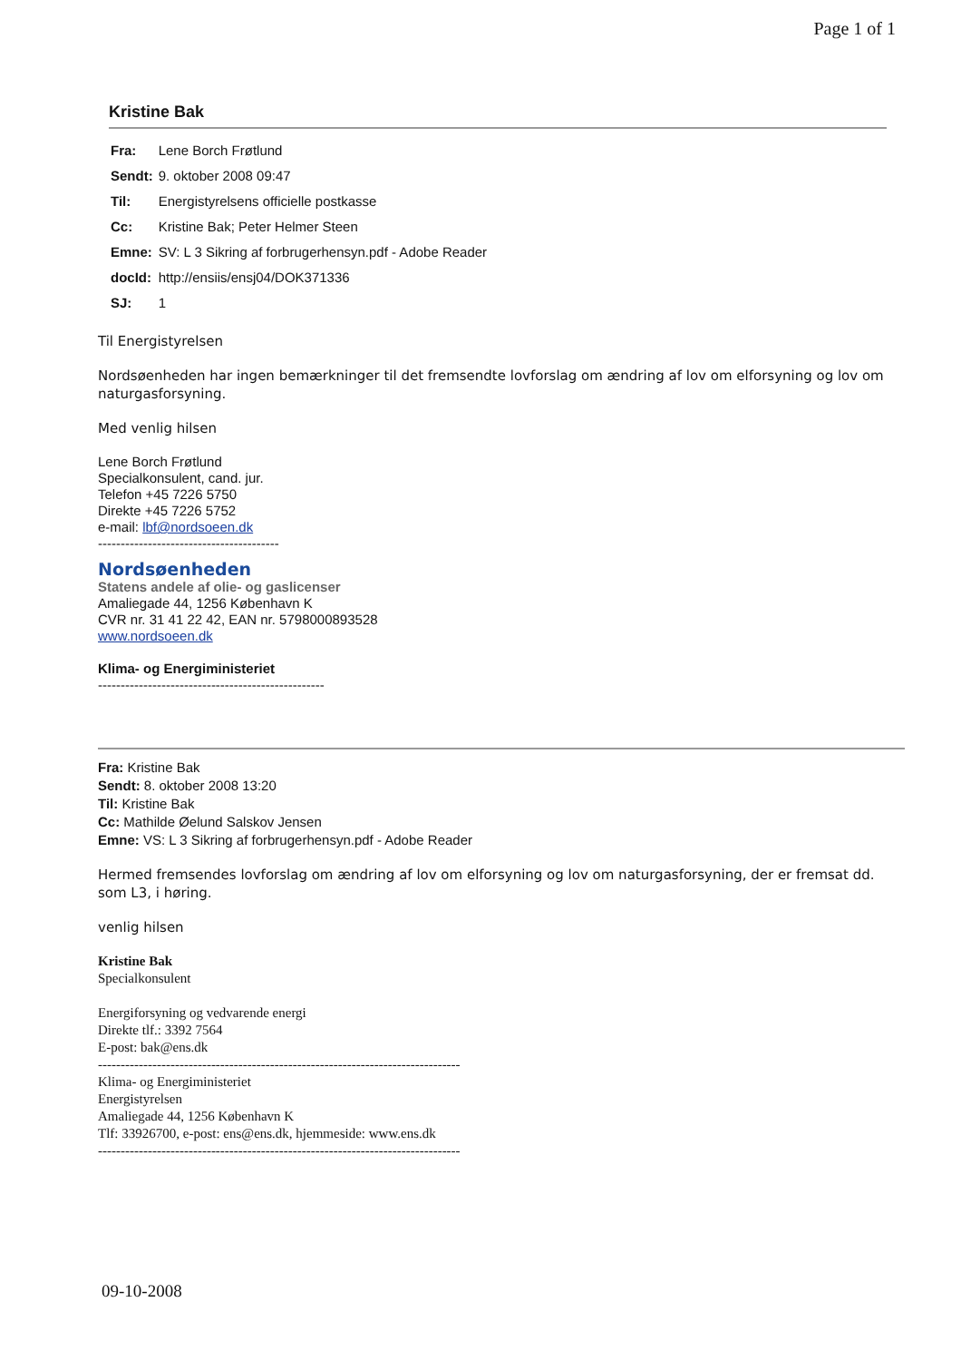Page 1 of 1
Kristine Bak
| Fra: | Lene Borch Frøtlund |
| Sendt: | 9. oktober 2008 09:47 |
| Til: | Energistyrelsens officielle postkasse |
| Cc: | Kristine Bak; Peter Helmer Steen |
| Emne: | SV: L 3 Sikring af forbrugerhensyn.pdf - Adobe Reader |
| docId: | http://ensiis/ensj04/DOK371336 |
| SJ: | 1 |
Til Energistyrelsen
Nordsøenheden har ingen bemærkninger til det fremsendte lovforslag om ændring af lov om elforsyning og lov om naturgasforsyning.
Med venlig hilsen
Lene Borch Frøtlund
Specialkonsulent, cand. jur.
Telefon +45 7226 5750
Direkte +45 7226 5752
e-mail: lbf@nordsoeen.dk
----------------------------------------
Nordsøenheden
Statens andele af olie- og gaslicenser
Amaliegade 44, 1256 København K
CVR nr. 31 41 22 42, EAN nr. 5798000893528
www.nordsoeen.dk
Klima- og Energiministeriet
--------------------------------------------------
Fra: Kristine Bak
Sendt: 8. oktober 2008 13:20
Til: Kristine Bak
Cc: Mathilde Øelund Salskov Jensen
Emne: VS: L 3 Sikring af forbrugerhensyn.pdf - Adobe Reader
Hermed fremsendes lovforslag om ændring af lov om elforsyning og lov om naturgasforsyning, der er fremsat dd. som L3, i høring.
venlig hilsen
Kristine Bak
Specialkonsulent
Energiforsyning og vedvarende energi
Direkte tlf.: 3392 7564
E-post: bak@ens.dk
--------------------------------------------------------------------------------
Klima- og Energiministeriet
Energistyrelsen
Amaliegade 44, 1256 København K
Tlf: 33926700, e-post: ens@ens.dk, hjemmeside: www.ens.dk
--------------------------------------------------------------------------------
09-10-2008